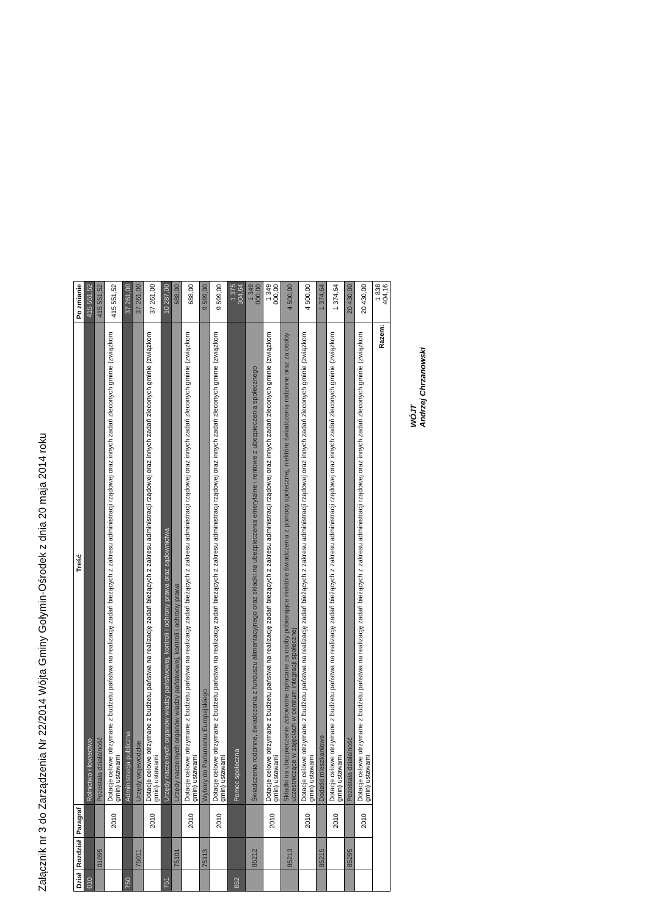Załącznik nr 3 do Zarządzenia Nr 22/2014 Wójta Gminy Gołymin-Ośrodek z dnia 20 maja 2014 roku
| Dział | Rozdział | Paragraf | Treść | Po zmianie |
| --- | --- | --- | --- | --- |
| 010 | | | Rolnictwo i łowiectwo | 415 551,52 |
| | 01095 | | Pozostała działalność | 415 551,52 |
| | | 2010 | Dotacje celowe otrzymane z budżetu państwa na realizację zadań bieżących z zakresu administracji rządowej oraz innych zadań zleconych gminie (związkom gmin) ustawami | 415 551,52 |
| 750 | | | Administracja publiczna | 37 261,00 |
| | 75011 | | Urzędy wojewódzkie | 37 261,00 |
| | | 2010 | Dotacje celowe otrzymane z budżetu państwa na realizację zadań bieżących z zakresu administracji rządowej oraz innych zadań zleconych gminie (związkom gmin) ustawami | 37 261,00 |
| 751 | | | Urzędy naczelnych organów władzy państwowej, kontroli i ochrony prawa oraz sądownictwa | 10 287,00 |
| | 75101 | | Urzędy naczelnych organów władzy państwowej, kontroli i ochrony prawa | 688,00 |
| | | 2010 | Dotacje celowe otrzymane z budżetu państwa na realizację zadań bieżących z zakresu administracji rządowej oraz innych zadań zleconych gminie (związkom gmin) ustawami | 688,00 |
| | 75113 | | Wybory do Parlamentu Europejskiego | 9 599,00 |
| | | 2010 | Dotacje celowe otrzymane z budżetu państwa na realizację zadań bieżących z zakresu administracji rządowej oraz innych zadań zleconych gminie (związkom gmin) ustawami | 9 599,00 |
| 852 | | | Pomoc społeczna | 1 375 304,64 |
| | 85212 | | Świadczenia rodzinne, świadczenia z funduszu alimentacyjnego oraz składki na ubezpieczenia emerytalne i rentowe z ubezpieczenia społecznego | 1 349 000,00 |
| | | 2010 | Dotacje celowe otrzymane z budżetu państwa na realizację zadań bieżących z zakresu administracji rządowej oraz innych zadań zleconych gminie (związkom gmin) ustawami | 1 349 000,00 |
| | 85213 | | Składki na ubezpieczenie zdrowotne opłacane za osoby pobierające niektóre świadczenia z pomocy społecznej, niektóre świadczenia rodzinne oraz za osoby uczestniczące w zajęciach w centrum integracji społecznej | 4 500,00 |
| | | 2010 | Dotacje celowe otrzymane z budżetu państwa na realizację zadań bieżących z zakresu administracji rządowej oraz innych zadań zleconych gminie (związkom gmin) ustawami | 4 500,00 |
| | 85215 | | Dodatki mieszkaniowe | 1 374,64 |
| | | 2010 | Dotacje celowe otrzymane z budżetu państwa na realizację zadań bieżących z zakresu administracji rządowej oraz innych zadań zleconych gminie (związkom gmin) ustawami | 1 374,64 |
| | 85295 | | Pozostała działalność | 20 430,00 |
| | | 2010 | Dotacje celowe otrzymane z budżetu państwa na realizację zadań bieżących z zakresu administracji rządowej oraz innych zadań zleconych gminie (związkom gmin) ustawami | 20 430,00 |
| Razem: | | | | 1 838 404,16 |
WÓJT
Andrzej Chrzanowski